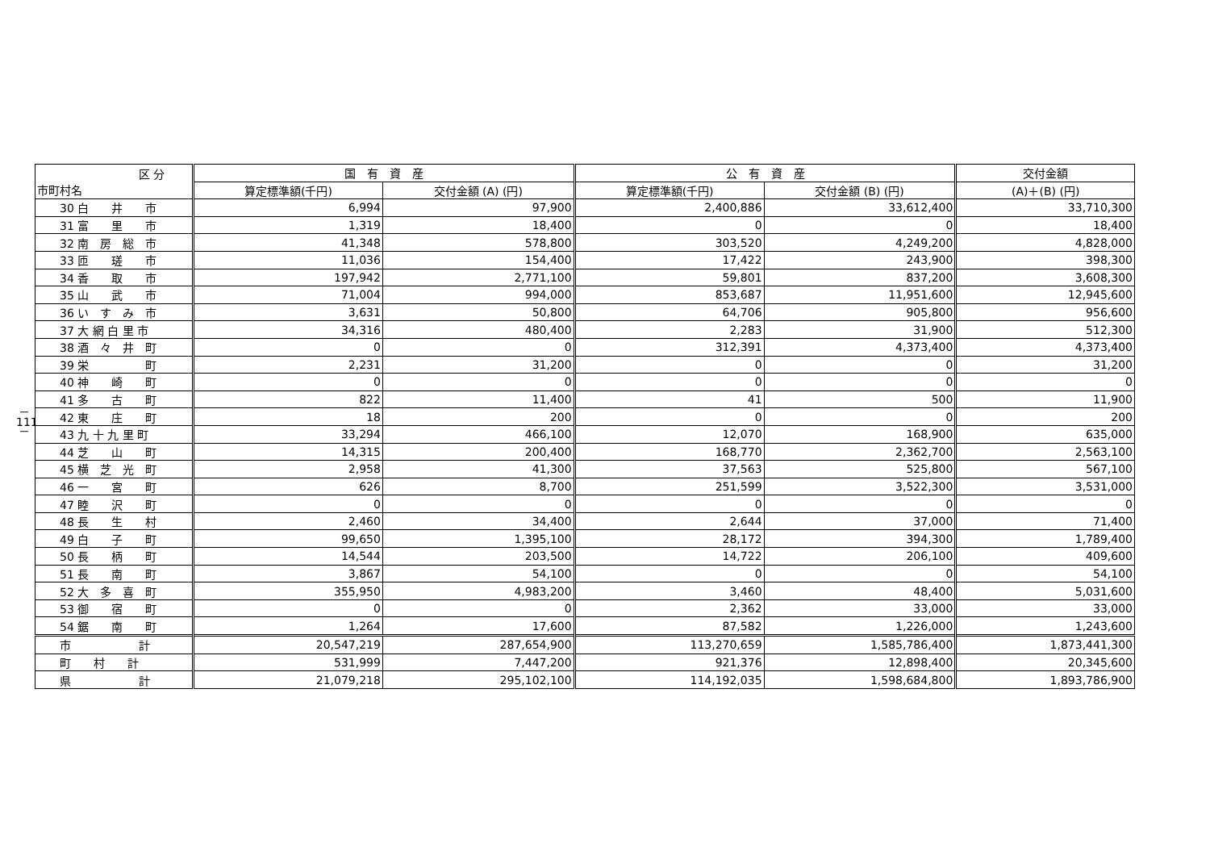－
111
－
| 区 分 市町村名 | 国 有 資 産 | | 公 有 資 産 | | 交付金額 |
| --- | --- | --- | --- | --- | --- |
| | 算定標準額(千円) | 交付金額 (A) (円) | 算定標準額(千円) | 交付金額 (B) (円) | (A)＋(B) (円) |
| 30 白 井 市 | 6,994 | 97,900 | 2,400,886 | 33,612,400 | 33,710,300 |
| 31 富 里 市 | 1,319 | 18,400 | 0 | 0 | 18,400 |
| 32 南 房 総 市 | 41,348 | 578,800 | 303,520 | 4,249,200 | 4,828,000 |
| 33 匝 瑳 市 | 11,036 | 154,400 | 17,422 | 243,900 | 398,300 |
| 34 香 取 市 | 197,942 | 2,771,100 | 59,801 | 837,200 | 3,608,300 |
| 35 山 武 市 | 71,004 | 994,000 | 853,687 | 11,951,600 | 12,945,600 |
| 36 い す み 市 | 3,631 | 50,800 | 64,706 | 905,800 | 956,600 |
| 37 大 網 白 里 市 | 34,316 | 480,400 | 2,283 | 31,900 | 512,300 |
| 38 酒 々 井 町 | 0 | 0 | 312,391 | 4,373,400 | 4,373,400 |
| 39 栄 町 | 2,231 | 31,200 | 0 | 0 | 31,200 |
| 40 神 崎 町 | 0 | 0 | 0 | 0 | 0 |
| 41 多 古 町 | 822 | 11,400 | 41 | 500 | 11,900 |
| 42 東 庄 町 | 18 | 200 | 0 | 0 | 200 |
| 43 九 十 九 里 町 | 33,294 | 466,100 | 12,070 | 168,900 | 635,000 |
| 44 芝 山 町 | 14,315 | 200,400 | 168,770 | 2,362,700 | 2,563,100 |
| 45 横 芝 光 町 | 2,958 | 41,300 | 37,563 | 525,800 | 567,100 |
| 46 一 宮 町 | 626 | 8,700 | 251,599 | 3,522,300 | 3,531,000 |
| 47 睦 沢 町 | 0 | 0 | 0 | 0 | 0 |
| 48 長 生 村 | 2,460 | 34,400 | 2,644 | 37,000 | 71,400 |
| 49 白 子 町 | 99,650 | 1,395,100 | 28,172 | 394,300 | 1,789,400 |
| 50 長 柄 町 | 14,544 | 203,500 | 14,722 | 206,100 | 409,600 |
| 51 長 南 町 | 3,867 | 54,100 | 0 | 0 | 54,100 |
| 52 大 多 喜 町 | 355,950 | 4,983,200 | 3,460 | 48,400 | 5,031,600 |
| 53 御 宿 町 | 0 | 0 | 2,362 | 33,000 | 33,000 |
| 54 鋸 南 町 | 1,264 | 17,600 | 87,582 | 1,226,000 | 1,243,600 |
| 市 計 | 20,547,219 | 287,654,900 | 113,270,659 | 1,585,786,400 | 1,873,441,300 |
| 町 村 計 | 531,999 | 7,447,200 | 921,376 | 12,898,400 | 20,345,600 |
| 県 計 | 21,079,218 | 295,102,100 | 114,192,035 | 1,598,684,800 | 1,893,786,900 |